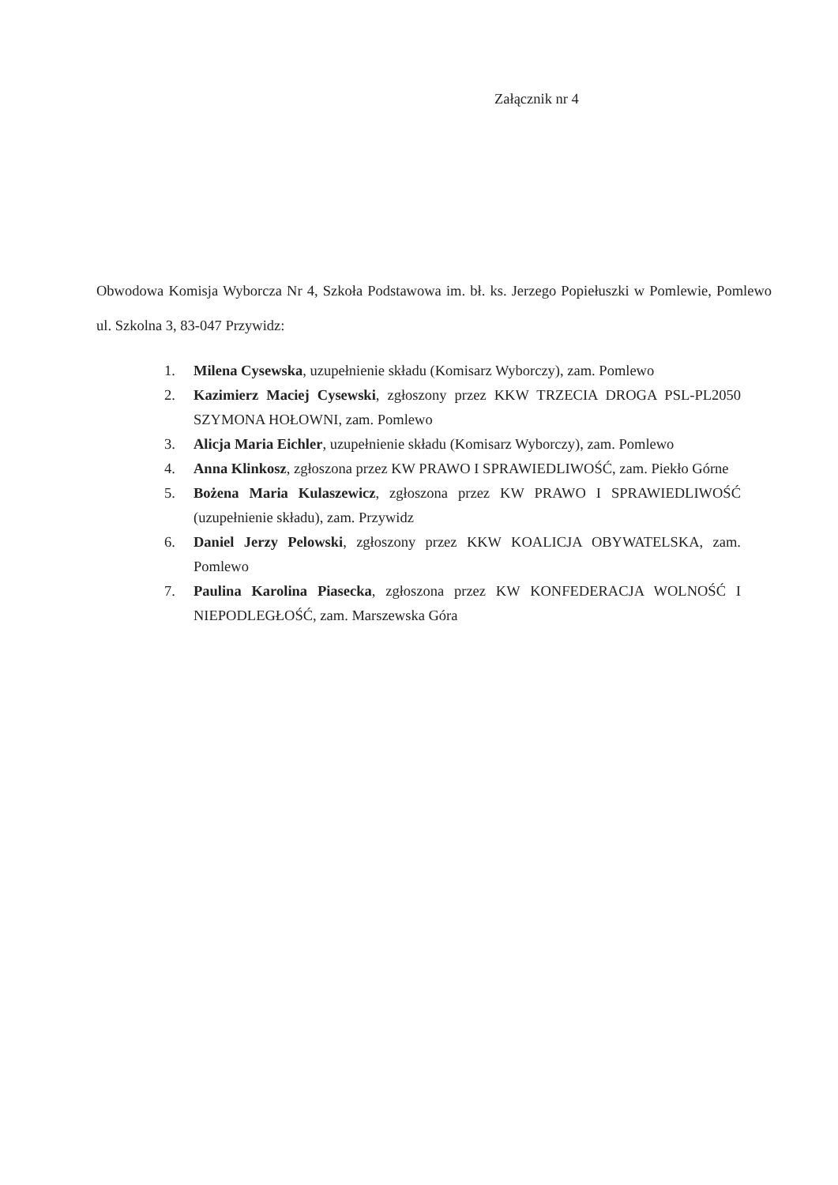Załącznik nr 4
Obwodowa Komisja Wyborcza Nr 4, Szkoła Podstawowa im. bł. ks. Jerzego Popiełuszki w Pomlewie, Pomlewo ul. Szkolna 3, 83-047 Przywidz:
1. Milena Cysewska, uzupełnienie składu (Komisarz Wyborczy), zam. Pomlewo
2. Kazimierz Maciej Cysewski, zgłoszony przez KKW TRZECIA DROGA PSL-PL2050 SZYMONA HOŁOWNI, zam. Pomlewo
3. Alicja Maria Eichler, uzupełnienie składu (Komisarz Wyborczy), zam. Pomlewo
4. Anna Klinkosz, zgłoszona przez KW PRAWO I SPRAWIEDLIWOŚĆ, zam. Piekło Górne
5. Bożena Maria Kulaszewicz, zgłoszona przez KW PRAWO I SPRAWIEDLIWOŚĆ (uzupełnienie składu), zam. Przywidz
6. Daniel Jerzy Pelowski, zgłoszony przez KKW KOALICJA OBYWATELSKA, zam. Pomlewo
7. Paulina Karolina Piasecka, zgłoszona przez KW KONFEDERACJA WOLNOŚĆ I NIEPODLEGŁOŚĆ, zam. Marszewska Góra